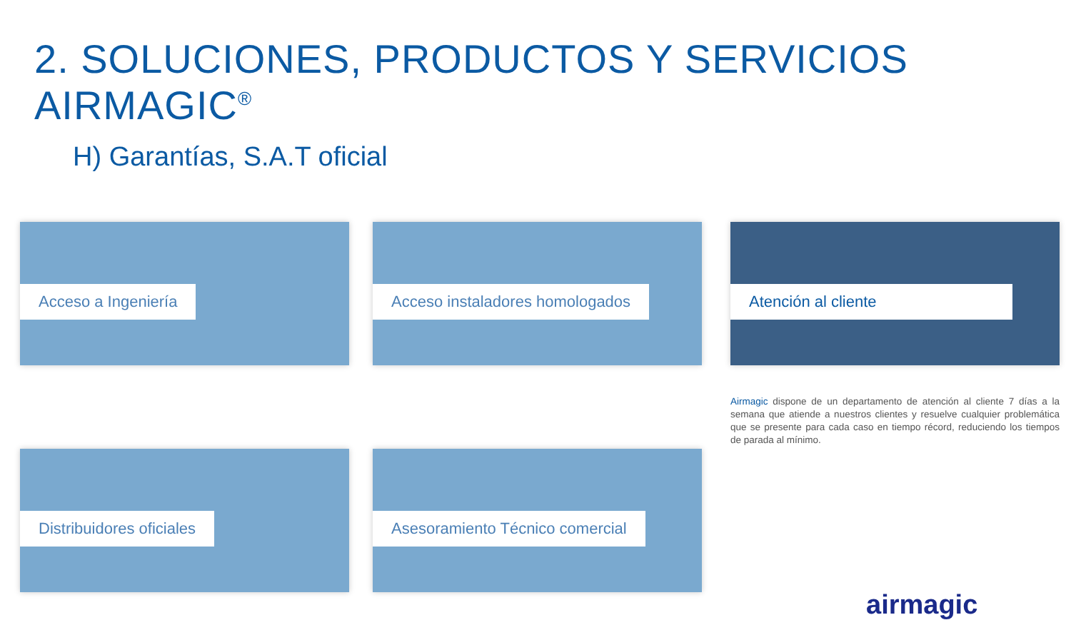2. SOLUCIONES, PRODUCTOS Y SERVICIOS AIRMAGIC<sup>®</sup>
H) Garantías, S.A.T oficial
Acceso a Ingeniería
Acceso instaladores homologados
Distribuidores oficiales
Asesoramiento Técnico comercial
Atención al cliente
Airmagic dispone de un departamento de atención al cliente 7 días a la semana que atiende a nuestros clientes y resuelve cualquier problemática que se presente para cada caso en tiempo récord, reduciendo los tiempos de parada al mínimo.
airmagic